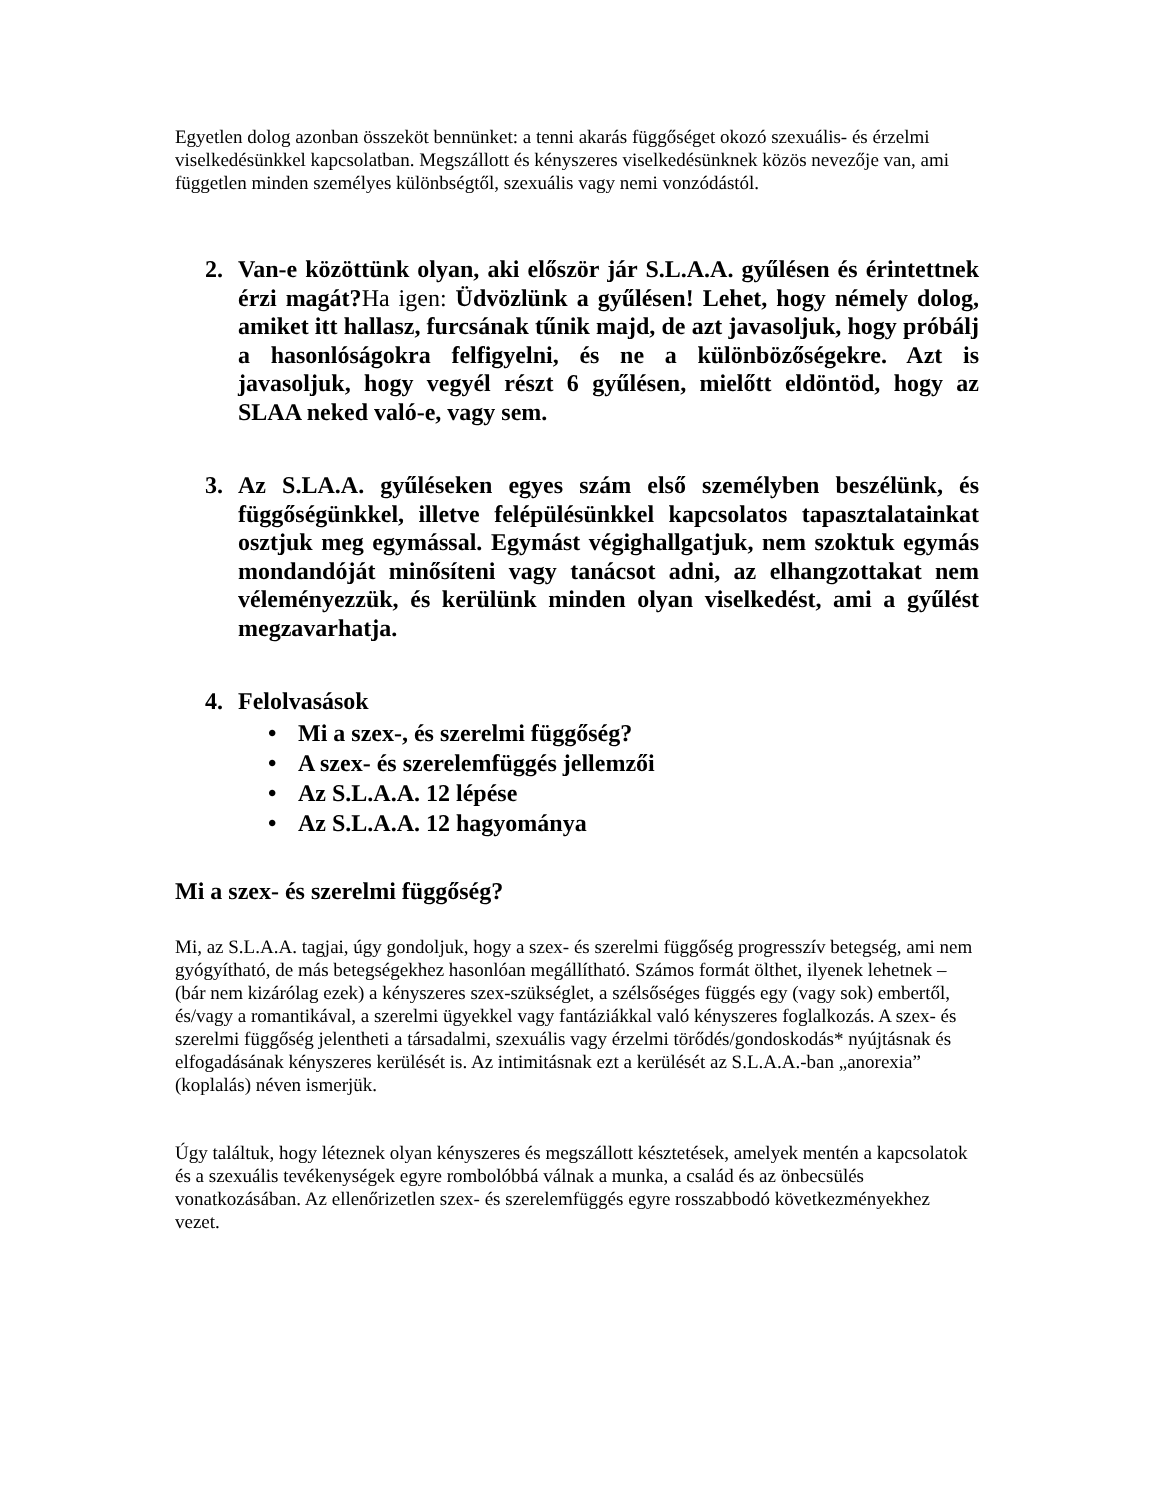Egyetlen dolog azonban összeköt bennünket: a tenni akarás függőséget okozó szexuális- és érzelmi viselkedésünkkel kapcsolatban. Megszállott és kényszeres viselkedésünknek közös nevezője van, ami független minden személyes különbségtől, szexuális vagy nemi vonzódástól.
2. Van-e közöttünk olyan, aki először jár S.L.A.A. gyűlésen és érintettnek érzi magát?Ha igen: Üdvözlünk a gyűlésen! Lehet, hogy némely dolog, amiket itt hallasz, furcsának tűnik majd, de azt javasoljuk, hogy próbálj a hasonlóságokra felfigyelni, és ne a különbözőségekre. Azt is javasoljuk, hogy vegyél részt 6 gyűlésen, mielőtt eldöntöd, hogy az SLAA neked való-e, vagy sem.
3. Az S.LA.A. gyűléseken egyes szám első személyben beszélünk, és függőségünkkel, illetve felépülésünkkel kapcsolatos tapasztalatainkat osztjuk meg egymással. Egymást végighallgatjuk, nem szoktuk egymás mondandóját minősíteni vagy tanácsot adni, az elhangzottakat nem véleményezzük, és kerülünk minden olyan viselkedést, ami a gyűlést megzavarhatja.
4. Felolvasások
• Mi a szex-, és szerelmi függőség?
• A szex- és szerelemfüggés jellemzői
• Az S.L.A.A. 12 lépése
• Az S.L.A.A. 12 hagyománya
Mi a szex- és szerelmi függőség?
Mi, az S.L.A.A. tagjai, úgy gondoljuk, hogy a szex- és szerelmi függőség progresszív betegség, ami nem gyógyítható, de más betegségekhez hasonlóan megállítható. Számos formát ölthet, ilyenek lehetnek – (bár nem kizárólag ezek) a kényszeres szex-szükséglet, a szélsőséges függés egy (vagy sok) embertől, és/vagy a romantikával, a szerelmi ügyekkel vagy fantáziákkal való kényszeres foglalkozás. A szex- és szerelmi függőség jelentheti a társadalmi, szexuális vagy érzelmi törődés/gondoskodás* nyújtásnak és elfogadásának kényszeres kerülését is. Az intimitásnak ezt a kerülését az S.L.A.A.-ban „anorexia” (koplalás) néven ismerjük.
Úgy találtuk, hogy léteznek olyan kényszeres és megszállott késztetések, amelyek mentén a kapcsolatok és a szexuális tevékenységek egyre rombolóbbá válnak a munka, a család és az önbecsülés vonatkozásában. Az ellenőrizetlen szex- és szerelemfüggés egyre rosszabbodó következményekhez vezet.